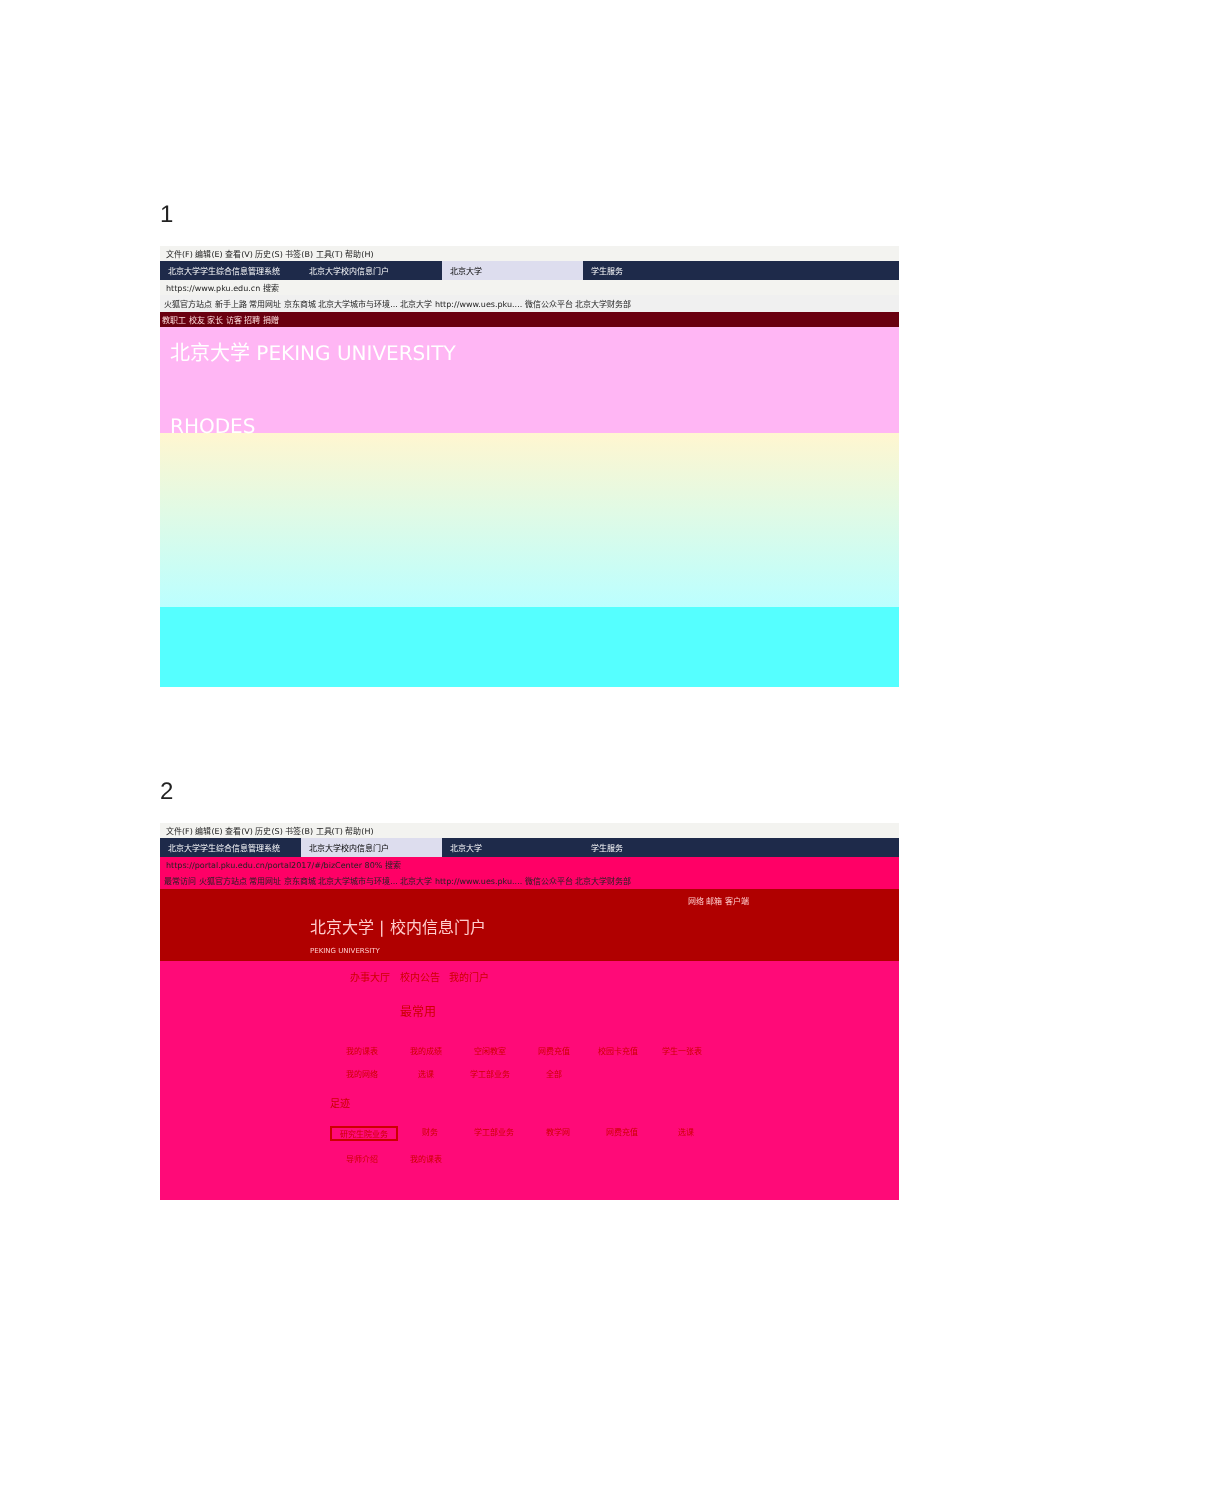1
文件(F) 编辑(E) 查看(V) 历史(S) 书签(B) 工具(T) 帮助(H)
北京大学学生综合信息管理系统 北京大学校内信息门户 北京大学 学生服务
https://www.pku.edu.cn 搜索
火狐官方站点 新手上路 常用网址 京东商城 北京大学城市与环境... 北京大学 http://www.ues.pku.... 微信公众平台 北京大学财务部
教职工 校友 家长 访客 招聘 捐赠
北京大学 PEKING UNIVERSITY
RHODES
2
文件(F) 编辑(E) 查看(V) 历史(S) 书签(B) 工具(T) 帮助(H)
北京大学学生综合信息管理系统 北京大学校内信息门户 北京大学 学生服务
https://portal.pku.edu.cn/portal2017/#/bizCenter 80% 搜索
最常访问 火狐官方站点 常用网址 京东商城 北京大学城市与环境... 北京大学 http://www.ues.pku.... 微信公众平台 北京大学财务部
网络 邮箱 客户端
北京大学 | 校内信息门户
PEKING UNIVERSITY
办事大厅 校内公告 我的门户
最常用
我的课表
我的成绩
空闲教室
网费充值
校园卡充值
学生一张表
我的网络
选课
学工部业务
全部
足迹
研究生院业务
财务
学工部业务
教学网
网费充值
选课
导师介绍
我的课表